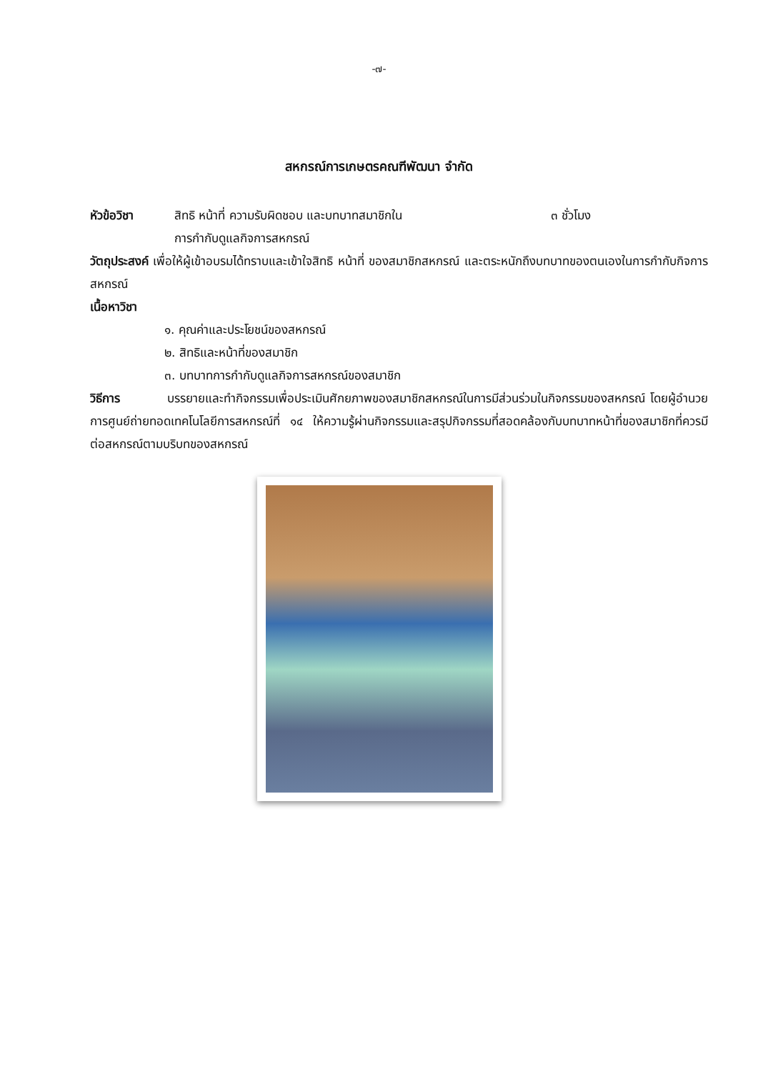-๗-
สหกรณ์การเกษตรคณฑีพัฒนา จำกัด
หัวข้อวิชา สิทธิ หน้าที่ ความรับผิดชอบ และบทบาทสมาชิกใน
การกำกับดูแลกิจการสหกรณ์ ๓ ชั่วโมง
วัตถุประสงค์ เพื่อให้ผู้เข้าอบรมได้ทราบและเข้าใจสิทธิ หน้าที่ ของสมาชิกสหกรณ์ และตระหนักถึงบทบาทของตนเองในการกำกับกิจการสหกรณ์
เนื้อหาวิชา
๑. คุณค่าและประโยชน์ของสหกรณ์
๒. สิทธิและหน้าที่ของสมาชิก
๓. บทบาทการกำกับดูแลกิจการสหกรณ์ของสมาชิก
วิธีการ บรรยายและทำกิจกรรมเพื่อประเมินศักยภาพของสมาชิกสหกรณ์ในการมีส่วนร่วมในกิจกรรมของสหกรณ์ โดยผู้อำนวยการศูนย์ถ่ายทอดเทคโนโลยีการสหกรณ์ที่ ๑๔ ให้ความรู้ผ่านกิจกรรมและสรุปกิจกรรมที่สอดคล้องกับบทบาทหน้าที่ของสมาชิกที่ควรมีต่อสหกรณ์ตามบริบทของสหกรณ์